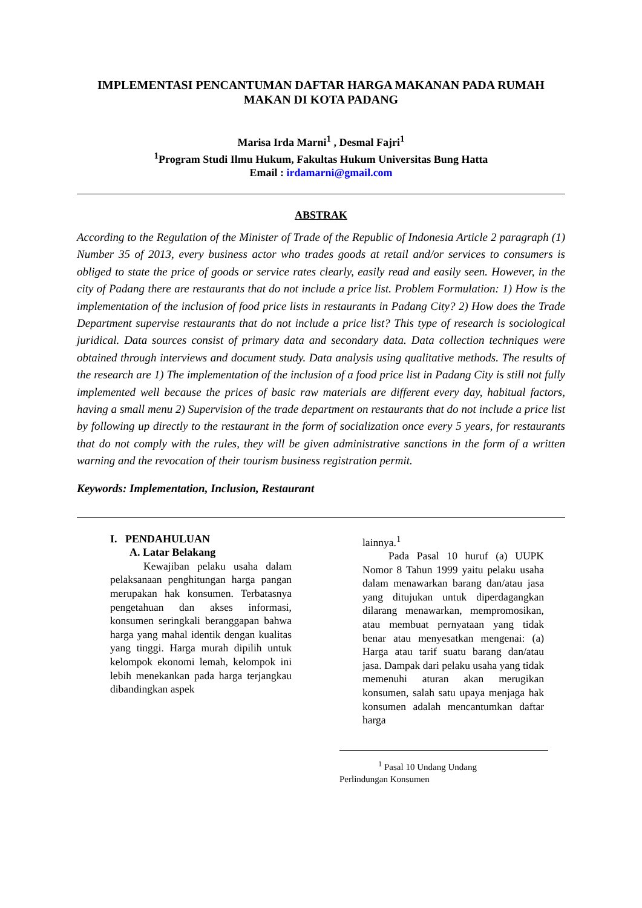IMPLEMENTASI PENCANTUMAN DAFTAR HARGA MAKANAN PADA RUMAH
MAKAN DI KOTA PADANG
Marisa Irda Marni<sup>1</sup> , Desmal Fajri<sup>1</sup>
<sup>1</sup> Program Studi Ilmu Hukum, Fakultas Hukum Universitas Bung Hatta
Email : irdamarni@gmail.com
ABSTRAK
According to the Regulation of the Minister of Trade of the Republic of Indonesia Article 2 paragraph (1) Number 35 of 2013, every business actor who trades goods at retail and/or services to consumers is obliged to state the price of goods or service rates clearly, easily read and easily seen. However, in the city of Padang there are restaurants that do not include a price list. Problem Formulation: 1) How is the implementation of the inclusion of food price lists in restaurants in Padang City? 2) How does the Trade Department supervise restaurants that do not include a price list? This type of research is sociological juridical. Data sources consist of primary data and secondary data. Data collection techniques were obtained through interviews and document study. Data analysis using qualitative methods. The results of the research are 1) The implementation of the inclusion of a food price list in Padang City is still not fully implemented well because the prices of basic raw materials are different every day, habitual factors, having a small menu 2) Supervision of the trade department on restaurants that do not include a price list by following up directly to the restaurant in the form of socialization once every 5 years, for restaurants that do not comply with the rules, they will be given administrative sanctions in the form of a written warning and the revocation of their tourism business registration permit.
Keywords: Implementation, Inclusion, Restaurant
I. PENDAHULUAN
A. Latar Belakang
Kewajiban pelaku usaha dalam pelaksanaan penghitungan harga pangan merupakan hak konsumen. Terbatasnya pengetahuan dan akses informasi, konsumen seringkali beranggapan bahwa harga yang mahal identik dengan kualitas yang tinggi. Harga murah dipilih untuk kelompok ekonomi lemah, kelompok ini lebih menekankan pada harga terjangkau dibandingkan aspek
lainnya.<sup>1</sup>
Pada Pasal 10 huruf (a) UUPK Nomor 8 Tahun 1999 yaitu pelaku usaha dalam menawarkan barang dan/atau jasa yang ditujukan untuk diperdagangkan dilarang menawarkan, mempromosikan, atau membuat pernyataan yang tidak benar atau menyesatkan mengenai: (a) Harga atau tarif suatu barang dan/atau jasa. Dampak dari pelaku usaha yang tidak memenuhi aturan akan merugikan konsumen, salah satu upaya menjaga hak konsumen adalah mencantumkan daftar harga
<sup>1</sup> Pasal 10 Undang Undang
Perlindungan Konsumen